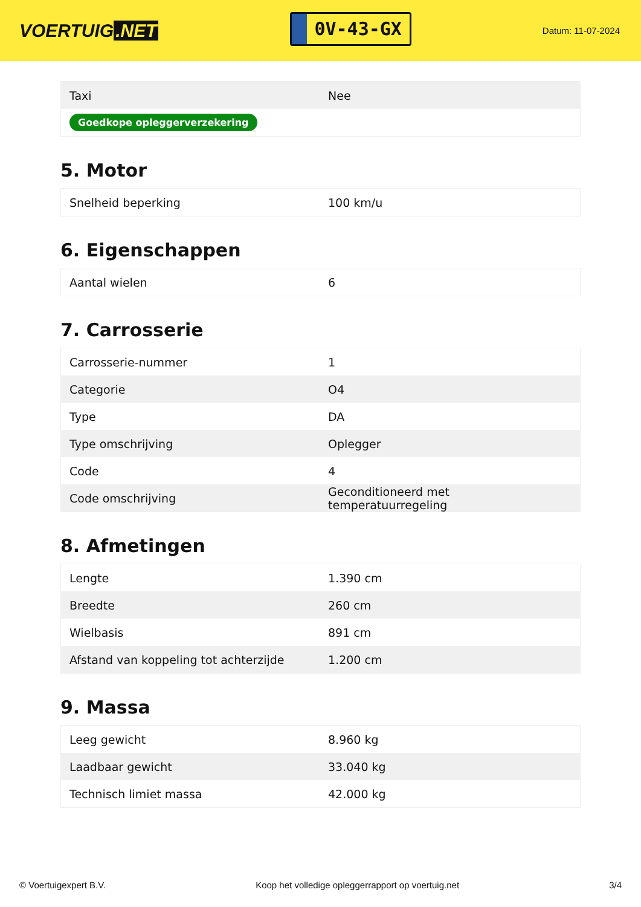VOERTUIG.NET
0V-43-GX
Datum: 11-07-2024
| Taxi | Nee |
| Goedkope opleggerverzekering | |
5. Motor
| Snelheid beperking | 100 km/u |
6. Eigenschappen
| Aantal wielen | 6 |
7. Carrosserie
| Carrosserie-nummer | 1 |
| Categorie | O4 |
| Type | DA |
| Type omschrijving | Oplegger |
| Code | 4 |
| Code omschrijving | Geconditioneerd met temperatuurregeling |
8. Afmetingen
| Lengte | 1.390 cm |
| Breedte | 260 cm |
| Wielbasis | 891 cm |
| Afstand van koppeling tot achterzijde | 1.200 cm |
9. Massa
| Leeg gewicht | 8.960 kg |
| Laadbaar gewicht | 33.040 kg |
| Technisch limiet massa | 42.000 kg |
© Voertuigexpert B.V. Koop het volledige opleggerrapport op voertuig.net 3/4